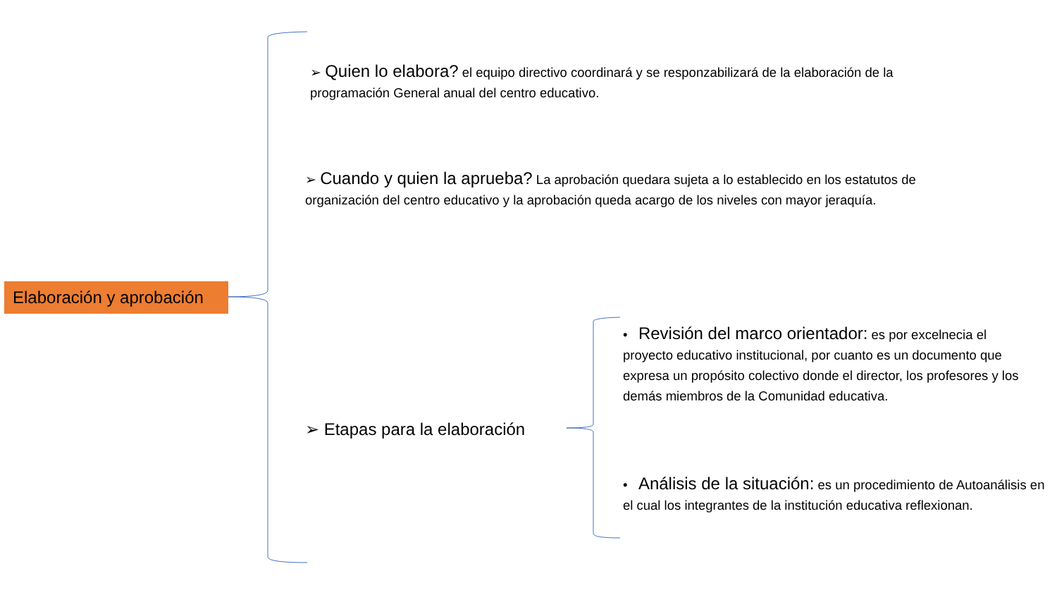Elaboración y aprobación
➢ Quien lo elabora? el equipo directivo coordinará y se responzabilizará de la elaboración de la programación General anual del centro educativo.
➢ Cuando y quien la aprueba? La aprobación quedara sujeta a lo establecido en los estatutos de organización del centro educativo y la aprobación queda acargo de los niveles con mayor jeraquía.
➢ Etapas para la elaboración
• Revisión del marco orientador: es por excelnecia el proyecto educativo institucional, por cuanto es un documento que expresa un propósito colectivo donde el director, los profesores y los demás miembros de la Comunidad educativa.
• Análisis de la situación: es un procedimiento de Autoanálisis en el cual los integrantes de la institución educativa reflexionan.